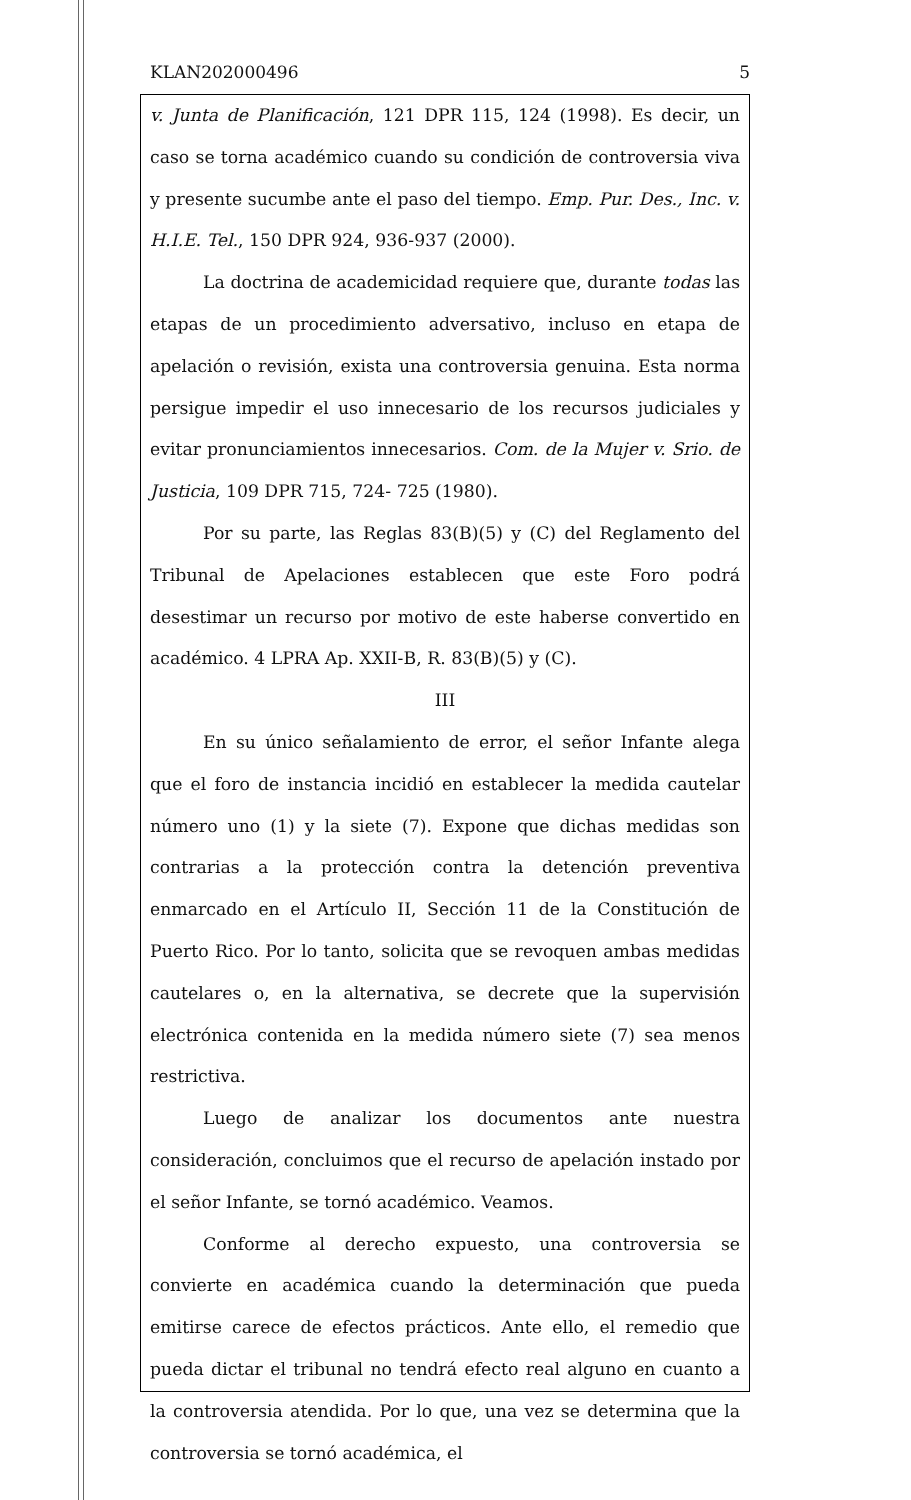KLAN202000496 5
v. Junta de Planificación, 121 DPR 115, 124 (1998). Es decir, un caso se torna académico cuando su condición de controversia viva y presente sucumbe ante el paso del tiempo. Emp. Pur. Des., Inc. v. H.I.E. Tel., 150 DPR 924, 936-937 (2000).
La doctrina de academicidad requiere que, durante todas las etapas de un procedimiento adversativo, incluso en etapa de apelación o revisión, exista una controversia genuina. Esta norma persigue impedir el uso innecesario de los recursos judiciales y evitar pronunciamientos innecesarios. Com. de la Mujer v. Srio. de Justicia, 109 DPR 715, 724- 725 (1980).
Por su parte, las Reglas 83(B)(5) y (C) del Reglamento del Tribunal de Apelaciones establecen que este Foro podrá desestimar un recurso por motivo de este haberse convertido en académico. 4 LPRA Ap. XXII-B, R. 83(B)(5) y (C).
III
En su único señalamiento de error, el señor Infante alega que el foro de instancia incidió en establecer la medida cautelar número uno (1) y la siete (7). Expone que dichas medidas son contrarias a la protección contra la detención preventiva enmarcado en el Artículo II, Sección 11 de la Constitución de Puerto Rico. Por lo tanto, solicita que se revoquen ambas medidas cautelares o, en la alternativa, se decrete que la supervisión electrónica contenida en la medida número siete (7) sea menos restrictiva.
Luego de analizar los documentos ante nuestra consideración, concluimos que el recurso de apelación instado por el señor Infante, se tornó académico. Veamos.
Conforme al derecho expuesto, una controversia se convierte en académica cuando la determinación que pueda emitirse carece de efectos prácticos. Ante ello, el remedio que pueda dictar el tribunal no tendrá efecto real alguno en cuanto a la controversia atendida. Por lo que, una vez se determina que la controversia se tornó académica, el